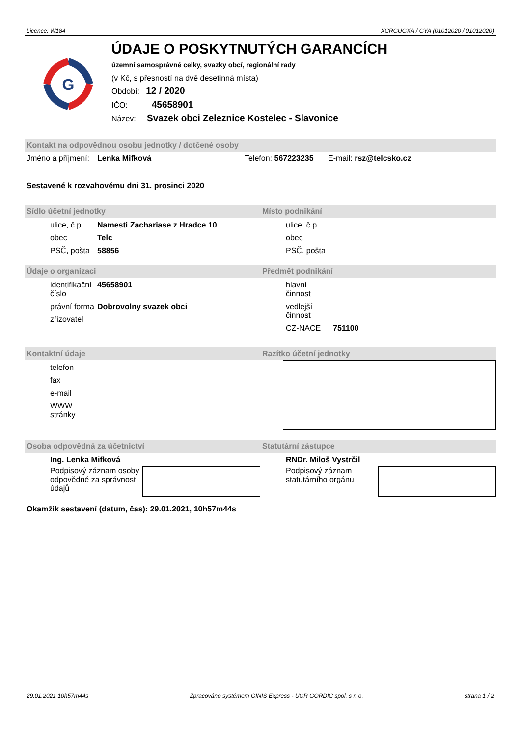Licence: W184 XCRGUGXA / GYA (01012020 / 01012020)
G
ÚDAJE O POSKYTNUTÝCH GARANCÍCH
územní samosprávné celky, svazky obcí, regionální rady
(v Kč, s přesností na dvě desetinná místa)
Období: 12 / 2020
IČO: 45658901
Název: Svazek obci Zeleznice Kostelec - Slavonice
Kontakt na odpovědnou osobu jednotky / dotčené osoby
Jméno a příjmení: Lenka Mifková Telefon: 567223235 E-mail: rsz@telcsko.cz
Sestavené k rozvahovému dni 31. prosinci 2020
Sídlo účetní jednotky
ulice, č.p. Namesti Zachariase z Hradce 10 obec Telc PSČ, pošta 58856
Místo podnikání
ulice, č.p. obec PSČ, pošta
Údaje o organizaci
identifikační číslo 45658901 právní forma Dobrovolny svazek obci zřizovatel
Předmět podnikání
hlavní činnost vedlejší činnost CZ-NACE 751100
Kontaktní údaje
telefon fax e-mail WWW stránky
Razítko účetní jednotky
Osoba odpovědná za účetnictví
Ing. Lenka Mifková
Podpisový záznam osoby odpovědné za správnost údajů
Statutární zástupce
RNDr. Miloš Vystrčil
Podpisový záznam statutárního orgánu
Okamžik sestavení (datum, čas): 29.01.2021, 10h57m44s
29.01.2021 10h57m44s Zpracováno systémem GINIS Express - UCR GORDIC spol. s r. o. strana 1 / 2